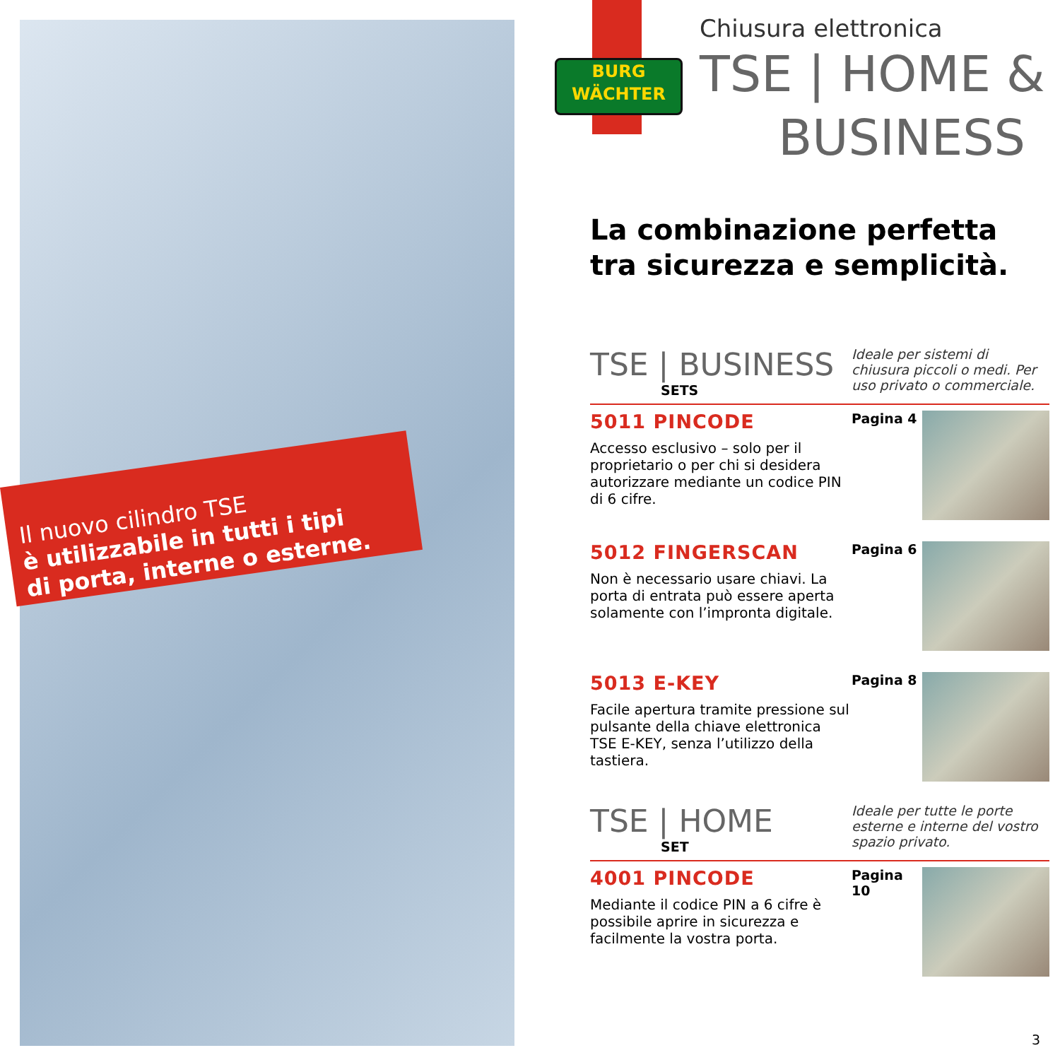Il nuovo cilindro TSE
è utilizzabile in tutti i tipi
di porta, interne o esterne.
BURG
WÄCHTER
Chiusura elettronica
TSE | HOME &
BUSINESS
La combinazione perfetta
tra sicurezza e semplicità.
TSE | BUSINESS
SETS
Ideale per sistemi di chiusura piccoli o medi. Per uso privato o commerciale.
5011 PINCODE
Accesso esclusivo – solo per il proprietario o per chi si desidera autorizzare mediante un codice PIN di 6 cifre.
Pagina 4
5012 FINGERSCAN
Non è necessario usare chiavi. La porta di entrata può essere aperta solamente con l’impronta digitale.
Pagina 6
5013 E-KEY
Facile apertura tramite pressione sul pulsante della chiave elettronica TSE E-KEY, senza l’utilizzo della tastiera.
Pagina 8
TSE | HOME
SET
Ideale per tutte le porte esterne e interne del vostro spazio privato.
4001 PINCODE
Mediante il codice PIN a 6 cifre è possibile aprire in sicurezza e facilmente la vostra porta.
Pagina 10
3